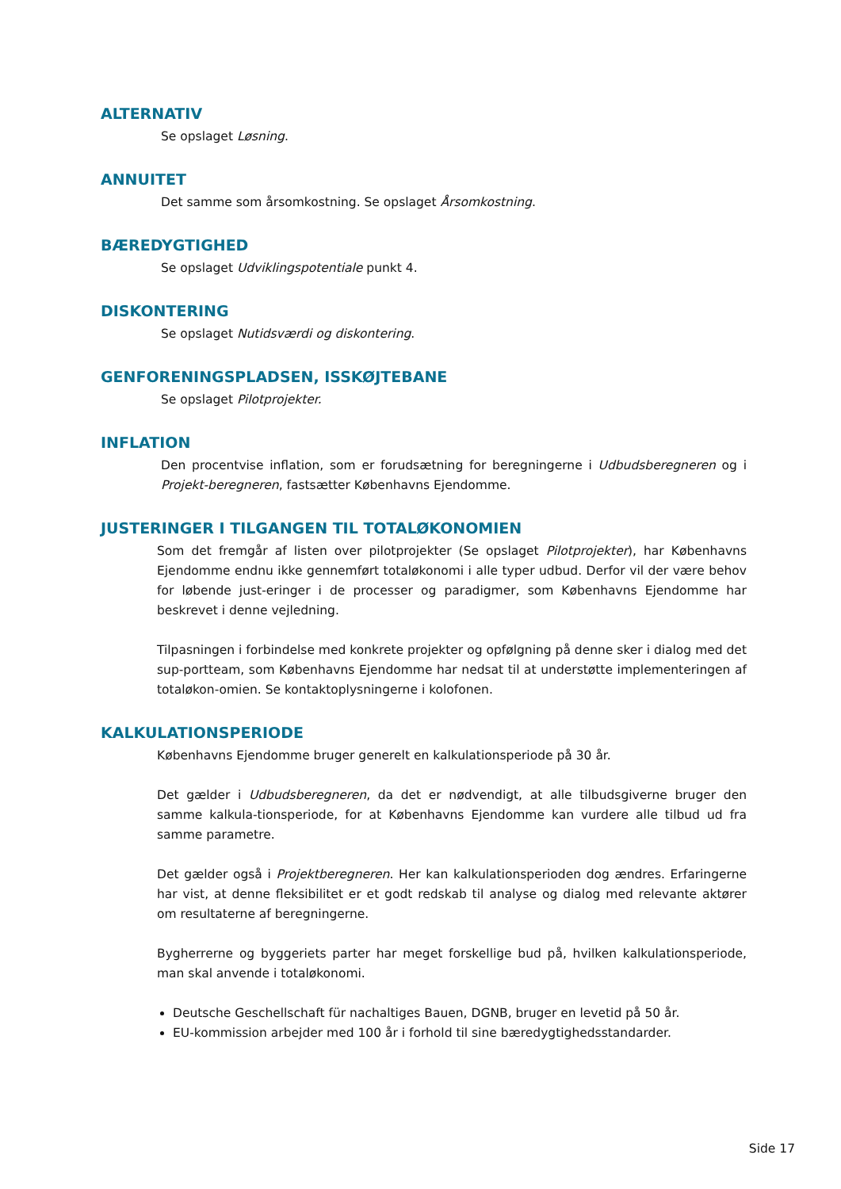ALTERNATIV
Se opslaget Løsning.
ANNUITET
Det samme som årsomkostning. Se opslaget Årsomkostning.
BÆREDYGTIGHED
Se opslaget Udviklingspotentiale punkt 4.
DISKONTERING
Se opslaget Nutidsværdi og diskontering.
GENFORENINGSPLADSEN, ISSKØJTEBANE
Se opslaget Pilotprojekter.
INFLATION
Den procentvise inflation, som er forudsætning for beregningerne i Udbudsberegneren og i Projekt-beregneren, fastsætter Københavns Ejendomme.
JUSTERINGER I TILGANGEN TIL TOTALØKONOMIEN
Som det fremgår af listen over pilotprojekter (Se opslaget Pilotprojekter), har Københavns Ejendomme endnu ikke gennemført totaløkonomi i alle typer udbud. Derfor vil der være behov for løbende just-eringer i de processer og paradigmer, som Københavns Ejendomme har beskrevet i denne vejledning.
Tilpasningen i forbindelse med konkrete projekter og opfølgning på denne sker i dialog med det sup-portteam, som Københavns Ejendomme har nedsat til at understøtte implementeringen af totaløkon-omien. Se kontaktoplysningerne i kolofonen.
KALKULATIONSPERIODE
Københavns Ejendomme bruger generelt en kalkulationsperiode på 30 år.
Det gælder i Udbudsberegneren, da det er nødvendigt, at alle tilbudsgiverne bruger den samme kalkula-tionsperiode, for at Københavns Ejendomme kan vurdere alle tilbud ud fra samme parametre.
Det gælder også i Projektberegneren. Her kan kalkulationsperioden dog ændres. Erfaringerne har vist, at denne fleksibilitet er et godt redskab til analyse og dialog med relevante aktører om resultaterne af beregningerne.
Bygherrerne og byggeriets parter har meget forskellige bud på, hvilken kalkulationsperiode, man skal anvende i totaløkonomi.
Deutsche Geschellschaft für nachaltiges Bauen, DGNB, bruger en levetid på 50 år.
EU-kommission arbejder med 100 år i forhold til sine bæredygtighedsstandarder.
Side 17